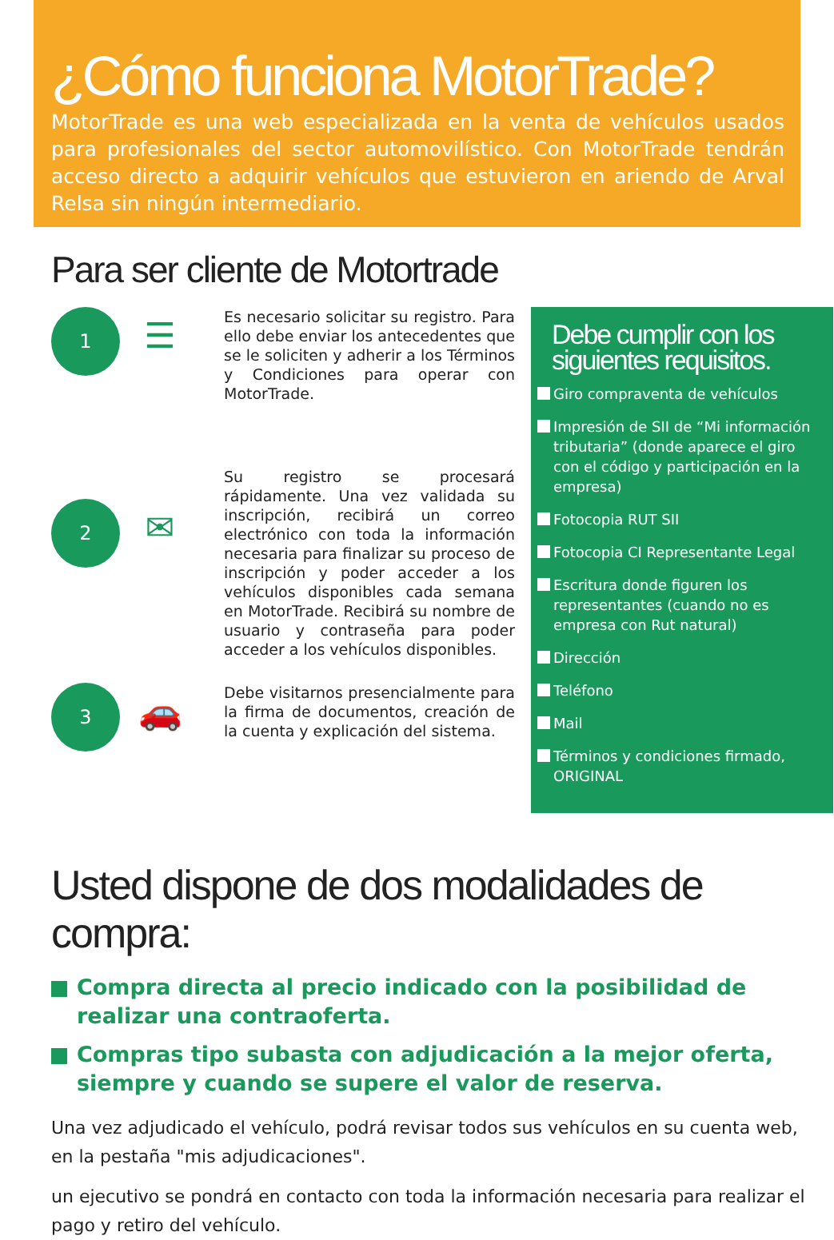¿Cómo funciona MotorTrade?
MotorTrade es una web especializada en la venta de vehículos usados para profesionales del sector automovilístico. Con MotorTrade tendrán acceso directo a adquirir vehículos que estuvieron en ariendo de Arval Relsa sin ningún intermediario.
Para ser cliente de Motortrade
1
☰
Es necesario solicitar su registro. Para ello debe enviar los antecedentes que se le soliciten y adherir a los Términos y Condiciones para operar con MotorTrade.
2
✉
Su registro se procesará rápidamente. Una vez validada su inscripción, recibirá un correo electrónico con toda la información necesaria para finalizar su proceso de inscripción y poder acceder a los vehículos disponibles cada semana en MotorTrade. Recibirá su nombre de usuario y contraseña para poder acceder a los vehículos disponibles.
3
🚗
Debe visitarnos presencialmente para la firma de documentos, creación de la cuenta y explicación del sistema.
Debe cumplir con los siguientes requisitos.
Giro compraventa de vehículos
Impresión de SII de “Mi información tributaria” (donde aparece el giro con el código y participación en la empresa)
Fotocopia RUT SII
Fotocopia CI Representante Legal
Escritura donde figuren los representantes (cuando no es empresa con Rut natural)
Dirección
Teléfono
Mail
Términos y condiciones firmado, ORIGINAL
Usted dispone de dos modalidades de compra:
Compra directa al precio indicado con la posibilidad de realizar una contraoferta.
Compras tipo subasta con adjudicación a la mejor oferta, siempre y cuando se supere el valor de reserva.
Una vez adjudicado el vehículo, podrá revisar todos sus vehículos en su cuenta web, en la pestaña "mis adjudicaciones".
un ejecutivo se pondrá en contacto con toda la información necesaria para realizar el pago y retiro del vehículo.